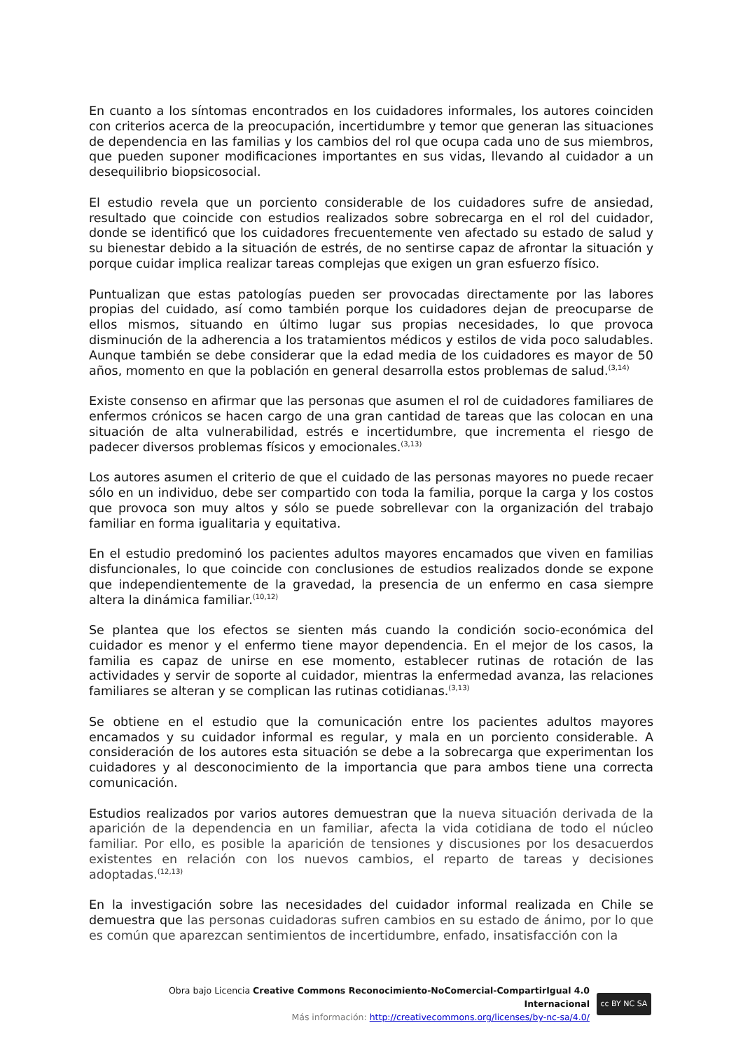En cuanto a los síntomas encontrados en los cuidadores informales, los autores coinciden con criterios acerca de la preocupación, incertidumbre y temor que generan las situaciones de dependencia en las familias y los cambios del rol que ocupa cada uno de sus miembros, que pueden suponer modificaciones importantes en sus vidas, llevando al cuidador a un desequilibrio biopsicosocial.
El estudio revela que un porciento considerable de los cuidadores sufre de ansiedad, resultado que coincide con estudios realizados sobre sobrecarga en el rol del cuidador, donde se identificó que los cuidadores frecuentemente ven afectado su estado de salud y su bienestar debido a la situación de estrés, de no sentirse capaz de afrontar la situación y porque cuidar implica realizar tareas complejas que exigen un gran esfuerzo físico.
Puntualizan que estas patologías pueden ser provocadas directamente por las labores propias del cuidado, así como también porque los cuidadores dejan de preocuparse de ellos mismos, situando en último lugar sus propias necesidades, lo que provoca disminución de la adherencia a los tratamientos médicos y estilos de vida poco saludables. Aunque también se debe considerar que la edad media de los cuidadores es mayor de 50 años, momento en que la población en general desarrolla estos problemas de salud.<sup>(3,14)</sup>
Existe consenso en afirmar que las personas que asumen el rol de cuidadores familiares de enfermos crónicos se hacen cargo de una gran cantidad de tareas que las colocan en una situación de alta vulnerabilidad, estrés e incertidumbre, que incrementa el riesgo de padecer diversos problemas físicos y emocionales.<sup>(3,13)</sup>
Los autores asumen el criterio de que el cuidado de las personas mayores no puede recaer sólo en un individuo, debe ser compartido con toda la familia, porque la carga y los costos que provoca son muy altos y sólo se puede sobrellevar con la organización del trabajo familiar en forma igualitaria y equitativa.
En el estudio predominó los pacientes adultos mayores encamados que viven en familias disfuncionales, lo que coincide con conclusiones de estudios realizados donde se expone que independientemente de la gravedad, la presencia de un enfermo en casa siempre altera la dinámica familiar.<sup>(10,12)</sup>
Se plantea que los efectos se sienten más cuando la condición socio-económica del cuidador es menor y el enfermo tiene mayor dependencia. En el mejor de los casos, la familia es capaz de unirse en ese momento, establecer rutinas de rotación de las actividades y servir de soporte al cuidador, mientras la enfermedad avanza, las relaciones familiares se alteran y se complican las rutinas cotidianas.<sup>(3,13)</sup>
Se obtiene en el estudio que la comunicación entre los pacientes adultos mayores encamados y su cuidador informal es regular, y mala en un porciento considerable. A consideración de los autores esta situación se debe a la sobrecarga que experimentan los cuidadores y al desconocimiento de la importancia que para ambos tiene una correcta comunicación.
Estudios realizados por varios autores demuestran que la nueva situación derivada de la aparición de la dependencia en un familiar, afecta la vida cotidiana de todo el núcleo familiar. Por ello, es posible la aparición de tensiones y discusiones por los desacuerdos existentes en relación con los nuevos cambios, el reparto de tareas y decisiones adoptadas.<sup>(12,13)</sup>
En la investigación sobre las necesidades del cuidador informal realizada en Chile se demuestra que las personas cuidadoras sufren cambios en su estado de ánimo, por lo que es común que aparezcan sentimientos de incertidumbre, enfado, insatisfacción con la
Obra bajo Licencia Creative Commons Reconocimiento-NoComercial-CompartirIgual 4.0 Internacional
Más información: http://creativecommons.org/licenses/by-nc-sa/4.0/
cc BY NC SA